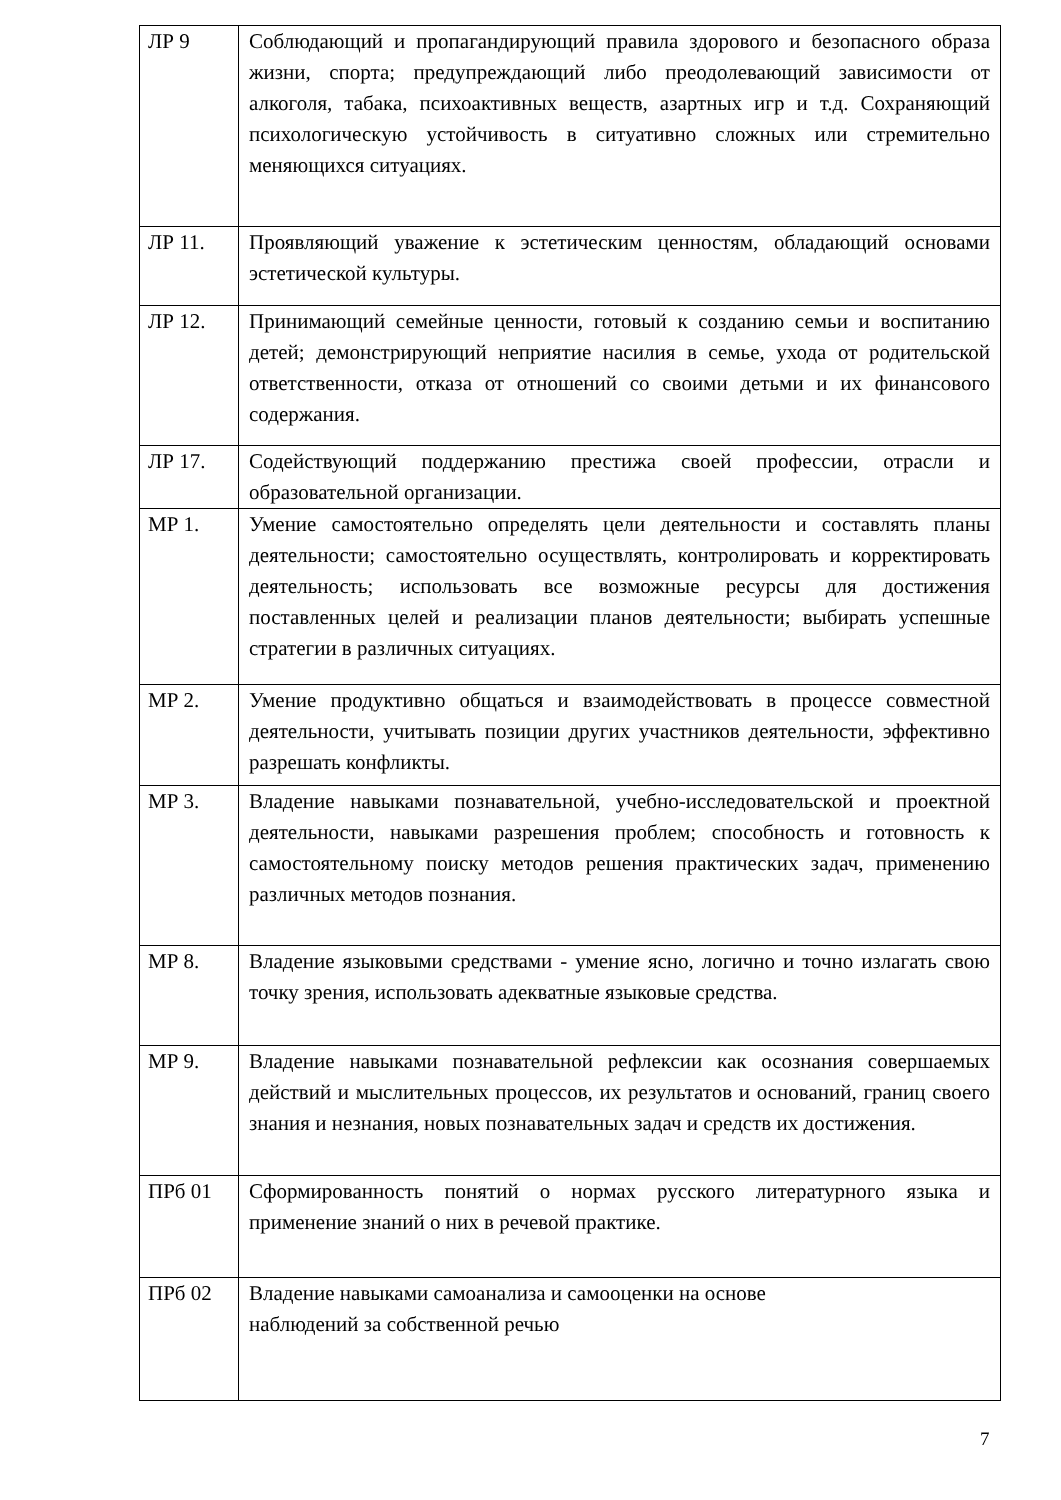| ЛР 9 | Соблюдающий и пропагандирующий правила здорового и безопасного образа жизни, спорта; предупреждающий либо преодолевающий зависимости от алкоголя, табака, психоактивных веществ, азартных игр и т.д. Сохраняющий психологическую устойчивость в ситуативно сложных или стремительно меняющихся ситуациях. |
| ЛР 11. | Проявляющий уважение к эстетическим ценностям, обладающий основами эстетической культуры. |
| ЛР 12. | Принимающий семейные ценности, готовый к созданию семьи и воспитанию детей; демонстрирующий неприятие насилия в семье, ухода от родительской ответственности, отказа от отношений со своими детьми и их финансового содержания. |
| ЛР 17. | Содействующий поддержанию престижа своей профессии, отрасли и образовательной организации. |
| МР 1. | Умение самостоятельно определять цели деятельности и составлять планы деятельности; самостоятельно осуществлять, контролировать и корректировать деятельность; использовать все возможные ресурсы для достижения поставленных целей и реализации планов деятельности; выбирать успешные стратегии в различных ситуациях. |
| МР 2. | Умение продуктивно общаться и взаимодействовать в процессе совместной деятельности, учитывать позиции других участников деятельности, эффективно разрешать конфликты. |
| МР 3. | Владение навыками познавательной, учебно-исследовательской и проектной деятельности, навыками разрешения проблем; способность и готовность к самостоятельному поиску методов решения практических задач, применению различных методов познания. |
| МР 8. | Владение языковыми средствами - умение ясно, логично и точно излагать свою точку зрения, использовать адекватные языковые средства. |
| МР 9. | Владение навыками познавательной рефлексии как осознания совершаемых действий и мыслительных процессов, их результатов и оснований, границ своего знания и незнания, новых познавательных задач и средств их достижения. |
| ПРб 01 | Сформированность понятий о нормах русского литературного языка и применение знаний о них в речевой практике. |
| ПРб 02 | Владение навыками самоанализа и самооценки на основе наблюдений за собственной речью |
7